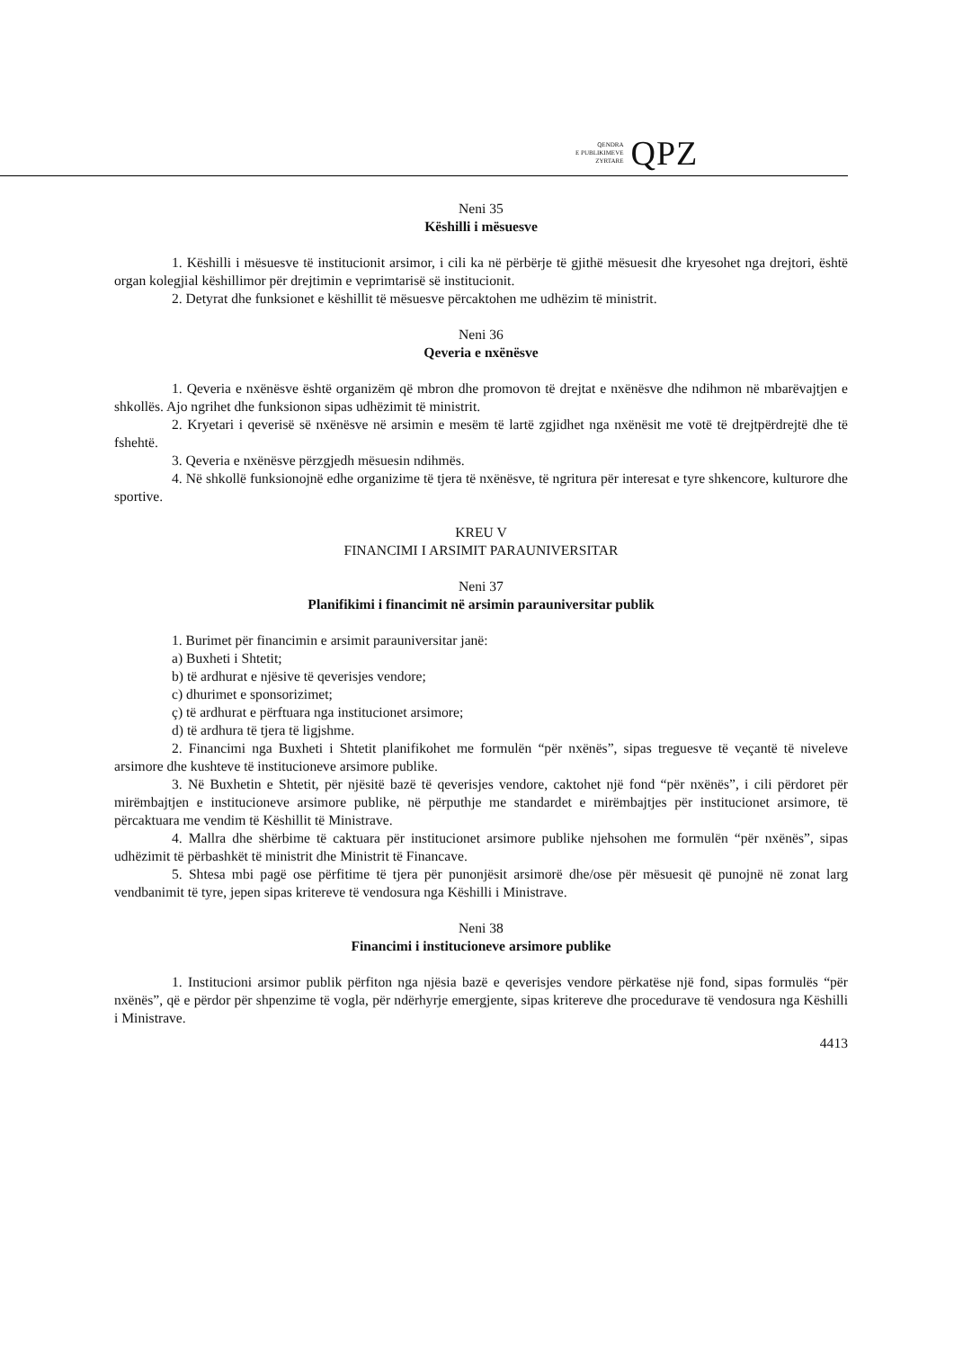QENDRA
E PUBLIKIMEVE
ZYRTARE
QPZ
Neni 35
Këshilli i mësuesve
1. Këshilli i mësuesve të institucionit arsimor, i cili ka në përbërje të gjithë mësuesit dhe kryesohet nga drejtori, është organ kolegjial këshillimor për drejtimin e veprimtarisë së institucionit.
2. Detyrat dhe funksionet e këshillit të mësuesve përcaktohen me udhëzim të ministrit.
Neni 36
Qeveria e nxënësve
1. Qeveria e nxënësve është organizëm që mbron dhe promovon të drejtat e nxënësve dhe ndihmon në mbarëvajtjen e shkollës. Ajo ngrihet dhe funksionon sipas udhëzimit të ministrit.
2. Kryetari i qeverisë së nxënësve në arsimin e mesëm të lartë zgjidhet nga nxënësit me votë të drejtpërdrejtë dhe të fshehtë.
3. Qeveria e nxënësve përzgjedh mësuesin ndihmës.
4. Në shkollë funksionojnë edhe organizime të tjera të nxënësve, të ngritura për interesat e tyre shkencore, kulturore dhe sportive.
KREU V
FINANCIMI I ARSIMIT PARAUNIVERSITAR
Neni 37
Planifikimi i financimit në arsimin parauniversitar publik
1. Burimet për financimin e arsimit parauniversitar janë:
a) Buxheti i Shtetit;
b) të ardhurat e njësive të qeverisjes vendore;
c) dhurimet e sponsorizimet;
ç) të ardhurat e përftuara nga institucionet arsimore;
d) të ardhura të tjera të ligjshme.
2. Financimi nga Buxheti i Shtetit planifikohet me formulën “për nxënës”, sipas treguesve të veçantë të niveleve arsimore dhe kushteve të institucioneve arsimore publike.
3. Në Buxhetin e Shtetit, për njësitë bazë të qeverisjes vendore, caktohet një fond “për nxënës”, i cili përdoret për mirëmbajtjen e institucioneve arsimore publike, në përputhje me standardet e mirëmbajtjes për institucionet arsimore, të përcaktuara me vendim të Këshillit të Ministrave.
4. Mallra dhe shërbime të caktuara për institucionet arsimore publike njehsohen me formulën “për nxënës”, sipas udhëzimit të përbashkët të ministrit dhe Ministrit të Financave.
5. Shtesa mbi pagë ose përfitime të tjera për punonjësit arsimorë dhe/ose për mësuesit që punojnë në zonat larg vendbanimit të tyre, jepen sipas kritereve të vendosura nga Këshilli i Ministrave.
Neni 38
Financimi i institucioneve arsimore publike
1. Institucioni arsimor publik përfiton nga njësia bazë e qeverisjes vendore përkatëse një fond, sipas formulës “për nxënës”, që e përdor për shpenzime të vogla, për ndërhyrje emergjente, sipas kritereve dhe procedurave të vendosura nga Këshilli i Ministrave.
4413